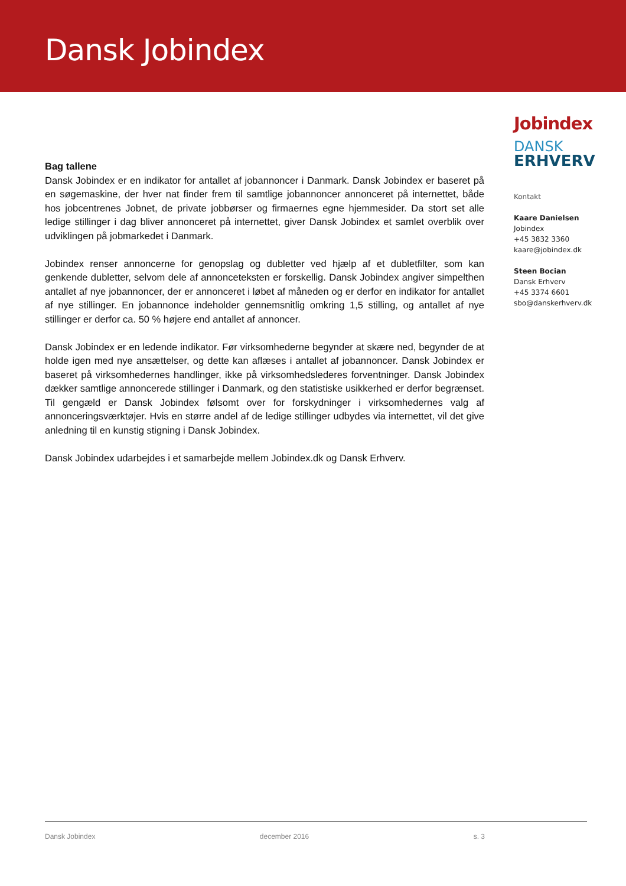Dansk Jobindex
Bag tallene
Dansk Jobindex er en indikator for antallet af jobannoncer i Danmark. Dansk Jobindex er baseret på en søgemaskine, der hver nat finder frem til samtlige jobannoncer annonceret på internettet, både hos jobcentrenes Jobnet, de private jobbørser og firmaernes egne hjemmesider. Da stort set alle ledige stillinger i dag bliver annonceret på internettet, giver Dansk Jobindex et samlet overblik over udviklingen på jobmarkedet i Danmark.
Jobindex renser annoncerne for genopslag og dubletter ved hjælp af et dubletfilter, som kan genkende dubletter, selvom dele af annonceteksten er forskellig. Dansk Jobindex angiver simpelthen antallet af nye jobannoncer, der er annonceret i løbet af måneden og er derfor en indikator for antallet af nye stillinger. En jobannonce indeholder gennemsnitlig omkring 1,5 stilling, og antallet af nye stillinger er derfor ca. 50 % højere end antallet af annoncer.
Dansk Jobindex er en ledende indikator. Før virksomhederne begynder at skære ned, begynder de at holde igen med nye ansættelser, og dette kan aflæses i antallet af jobannoncer. Dansk Jobindex er baseret på virksomhedernes handlinger, ikke på virksomhedslederes forventninger. Dansk Jobindex dækker samtlige annoncerede stillinger i Danmark, og den statistiske usikkerhed er derfor begrænset. Til gengæld er Dansk Jobindex følsomt over for forskydninger i virksomhedernes valg af annonceringsværktøjer. Hvis en større andel af de ledige stillinger udbydes via internettet, vil det give anledning til en kunstig stigning i Dansk Jobindex.
Dansk Jobindex udarbejdes i et samarbejde mellem Jobindex.dk og Dansk Erhverv.
Jobindex
DANSK
ERHVERV
Kontakt
Kaare Danielsen
Jobindex
+45 3832 3360
kaare@jobindex.dk
Steen Bocian
Dansk Erhverv
+45 3374 6601
sbo@danskerhverv.dk
Dansk Jobindex december 2016 s. 3